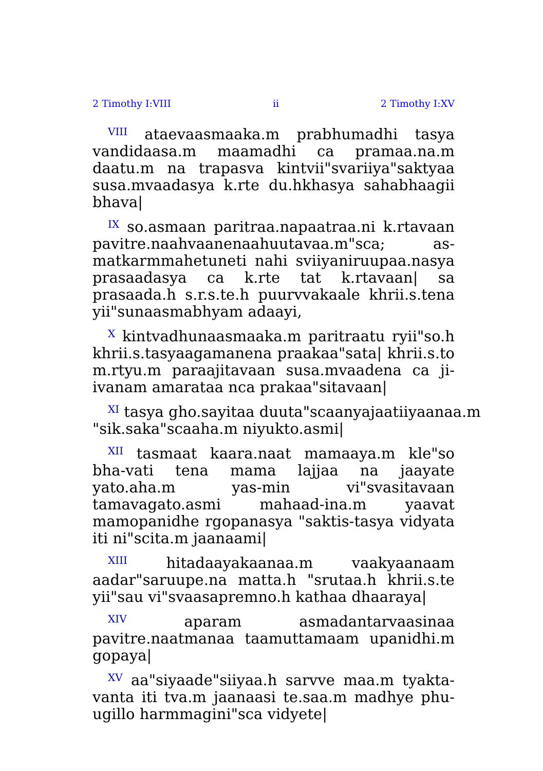2 Timothy I:VIII ii 2 Timothy I:XV
<sup>VIII</sup> ataevaasmaaka.m prabhumadhi tasya vandidaasa.m maamadhi ca pramaa.na.m daatu.m na trapasva kintvii"svariiya"saktyaa susa.mvaadasya k.rte du.hkhasya sahabhaagii bhava|
<sup>IX</sup> so.asmaan paritraa.napaatraa.ni k.rtavaan pavitre.naahvaanenaahuutavaa.m"sca; as-matkarmmahetuneti nahi sviiyaniruupaa.nasya prasaadasya ca k.rte tat k.rtavaan| sa prasaada.h s.r.s.te.h puurvvakaale khrii.s.tena yii"sunaasmabhyam adaayi,
<sup>X</sup> kintvadhunaasmaaka.m paritraatu ryii"so.h khrii.s.tasyaagamanena praakaa"sata| khrii.s.to m.rtyu.m paraajitavaan susa.mvaadena ca ji-ivanam amarataa nca prakaa"sitavaan|
<sup>XI</sup> tasya gho.sayitaa duuta"scaanyajaatiiyaanaa.m
"sik.saka"scaaha.m niyukto.asmi|
<sup>XII</sup> tasmaat kaara.naat mamaaya.m kle"so bha-vati tena mama lajjaa na jaayate yato.aha.m yas-min vi"svasitavaan tamavagato.asmi mahaad-ina.m yaavat mamopanidhe rgopanasya "saktis-tasya vidyata iti ni"scita.m jaanaami|
<sup>XIII</sup> hitadaayakaanaa.m vaakyaanaam aadar"saruupe.na matta.h "srutaa.h khrii.s.te yii"sau vi"svaasapremno.h kathaa dhaaraya|
<sup>XIV</sup> aparam asmadantarvaasinaa pavitre.naatmanaa taamuttamaam upanidhi.m gopaya|
<sup>XV</sup> aa"siyaade"siiyaa.h sarvve maa.m tyakta-vanta iti tva.m jaanaasi te.saa.m madhye phu-ugillo harmmagini"sca vidyete|